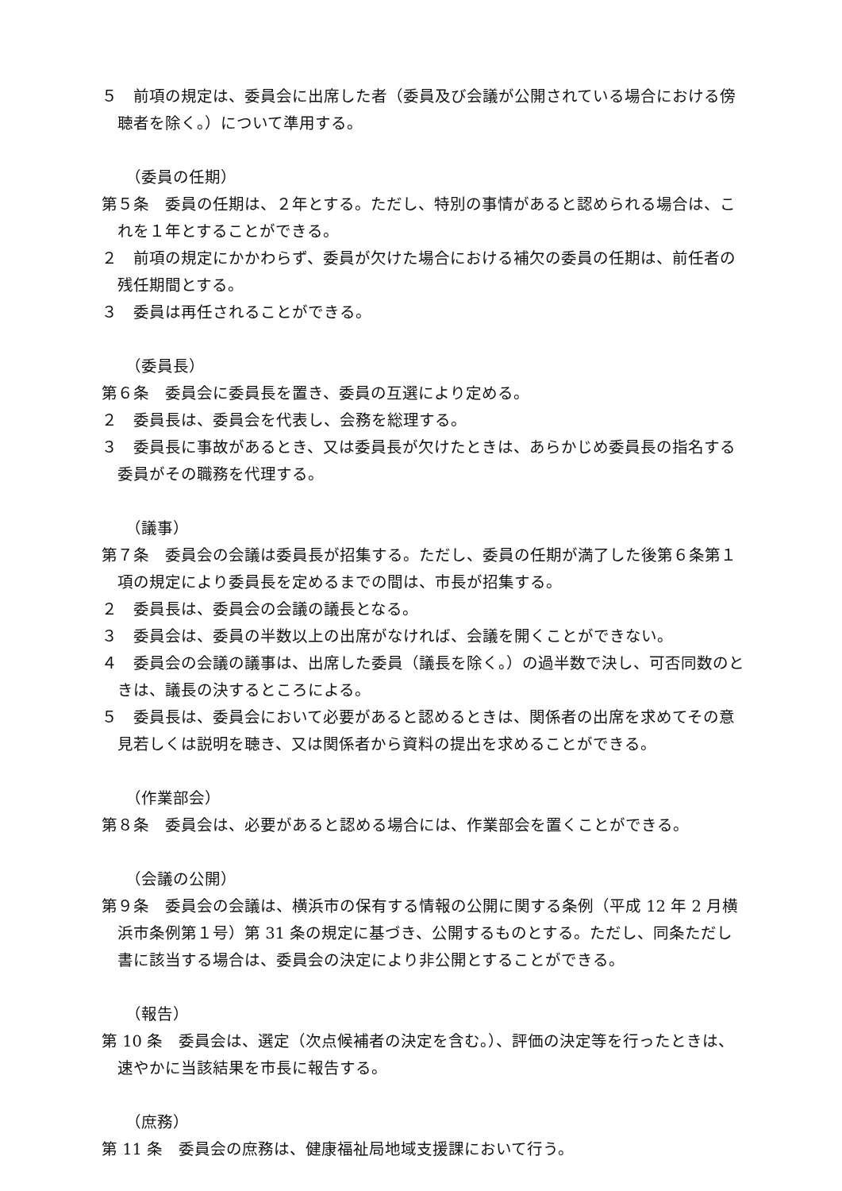５　前項の規定は、委員会に出席した者（委員及び会議が公開されている場合における傍聴者を除く。）について準用する。
（委員の任期）
第５条　委員の任期は、２年とする。ただし、特別の事情があると認められる場合は、これを１年とすることができる。
２　前項の規定にかかわらず、委員が欠けた場合における補欠の委員の任期は、前任者の残任期間とする。
３　委員は再任されることができる。
（委員長）
第６条　委員会に委員長を置き、委員の互選により定める。
２　委員長は、委員会を代表し、会務を総理する。
３　委員長に事故があるとき、又は委員長が欠けたときは、あらかじめ委員長の指名する委員がその職務を代理する。
（議事）
第７条　委員会の会議は委員長が招集する。ただし、委員の任期が満了した後第６条第１項の規定により委員長を定めるまでの間は、市長が招集する。
２　委員長は、委員会の会議の議長となる。
３　委員会は、委員の半数以上の出席がなければ、会議を開くことができない。
４　委員会の会議の議事は、出席した委員（議長を除く。）の過半数で決し、可否同数のときは、議長の決するところによる。
５　委員長は、委員会において必要があると認めるときは、関係者の出席を求めてその意見若しくは説明を聴き、又は関係者から資料の提出を求めることができる。
（作業部会）
第８条　委員会は、必要があると認める場合には、作業部会を置くことができる。
（会議の公開）
第９条　委員会の会議は、横浜市の保有する情報の公開に関する条例（平成 12 年 2 月横浜市条例第１号）第 31 条の規定に基づき、公開するものとする。ただし、同条ただし書に該当する場合は、委員会の決定により非公開とすることができる。
（報告）
第 10 条　委員会は、選定（次点候補者の決定を含む。）、評価の決定等を行ったときは、速やかに当該結果を市長に報告する。
（庶務）
第 11 条　委員会の庶務は、健康福祉局地域支援課において行う。